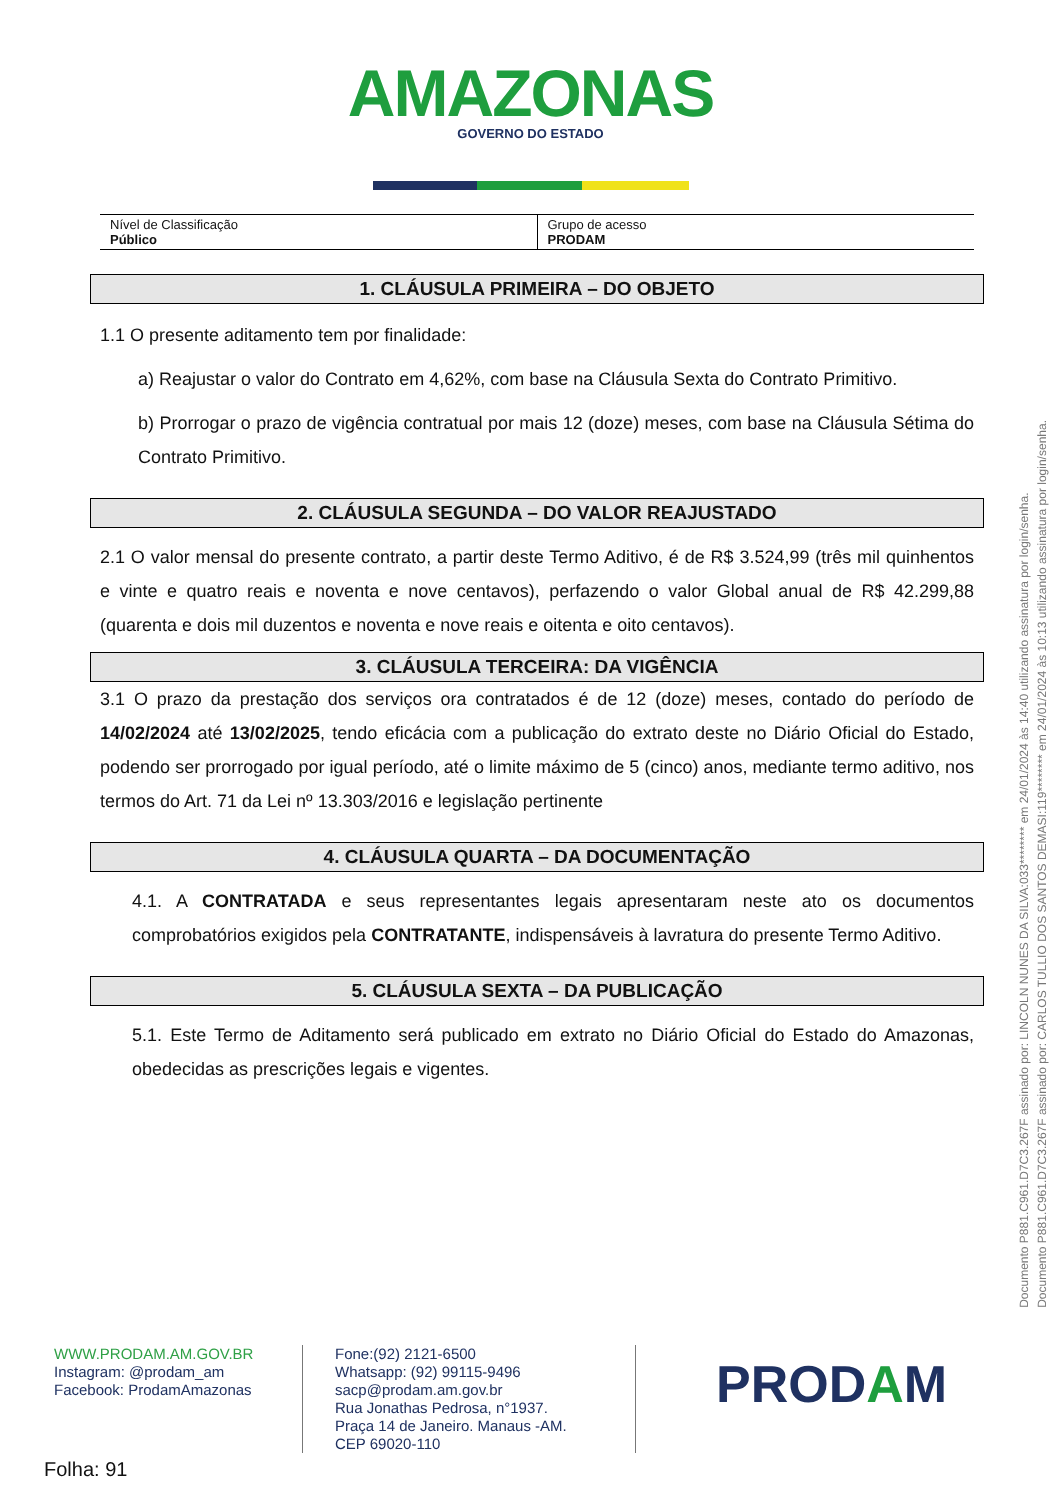AMAZONAS
GOVERNO DO ESTADO
| Nível de Classificação Público | Grupo de acesso PRODAM |
1. CLÁUSULA PRIMEIRA – DO OBJETO
1.1 O presente aditamento tem por finalidade:
a) Reajustar o valor do Contrato em 4,62%, com base na Cláusula Sexta do Contrato Primitivo.
b) Prorrogar o prazo de vigência contratual por mais 12 (doze) meses, com base na Cláusula Sétima do Contrato Primitivo.
2. CLÁUSULA SEGUNDA – DO VALOR REAJUSTADO
2.1 O valor mensal do presente contrato, a partir deste Termo Aditivo, é de R$ 3.524,99 (três mil quinhentos e vinte e quatro reais e noventa e nove centavos), perfazendo o valor Global anual de R$ 42.299,88 (quarenta e dois mil duzentos e noventa e nove reais e oitenta e oito centavos).
3. CLÁUSULA TERCEIRA: DA VIGÊNCIA
3.1 O prazo da prestação dos serviços ora contratados é de 12 (doze) meses, contado do período de 14/02/2024 até 13/02/2025, tendo eficácia com a publicação do extrato deste no Diário Oficial do Estado, podendo ser prorrogado por igual período, até o limite máximo de 5 (cinco) anos, mediante termo aditivo, nos termos do Art. 71 da Lei nº 13.303/2016 e legislação pertinente
4. CLÁUSULA QUARTA – DA DOCUMENTAÇÃO
4.1. A CONTRATADA e seus representantes legais apresentaram neste ato os documentos comprobatórios exigidos pela CONTRATANTE, indispensáveis à lavratura do presente Termo Aditivo.
5. CLÁUSULA SEXTA – DA PUBLICAÇÃO
5.1. Este Termo de Aditamento será publicado em extrato no Diário Oficial do Estado do Amazonas, obedecidas as prescrições legais e vigentes.
WWW.PRODAM.AM.GOV.BR
Instagram: @prodam_am
Facebook: ProdamAmazonas
Fone:(92) 2121-6500
Whatsapp: (92) 99115-9496
sacp@prodam.am.gov.br
Rua Jonathas Pedrosa, n°1937.
Praça 14 de Janeiro. Manaus -AM.
CEP 69020-110
PRODAM
Folha: 91
Documento P881.C961.D7C3.267F assinado por: LINCOLN NUNES DA SILVA:033******** em 24/01/2024 às 14:40 utilizando assinatura por login/senha.
Documento P881.C961.D7C3.267F assinado por: CARLOS TULLIO DOS SANTOS DEMASI:119******** em 24/01/2024 às 10:13 utilizando assinatura por login/senha.